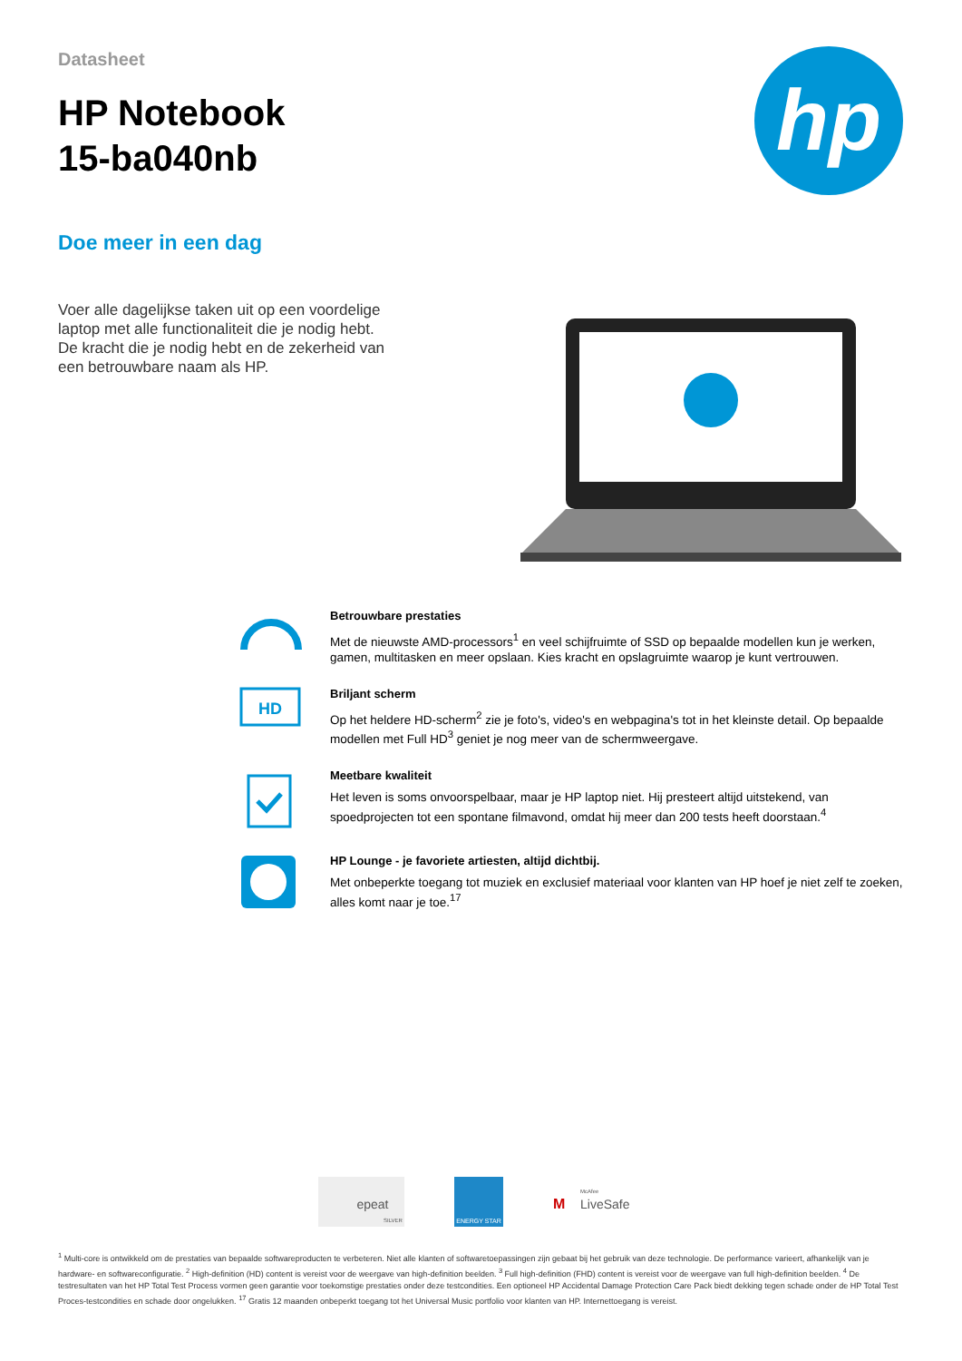Datasheet
HP Notebook
15-ba040nb
hp
Doe meer in een dag
Voer alle dagelijkse taken uit op een voordelige laptop met alle functionaliteit die je nodig hebt. De kracht die je nodig hebt en de zekerheid van een betrouwbare naam als HP.
Betrouwbare prestaties
Met de nieuwste AMD-processors<sup>1</sup> en veel schijfruimte of SSD op bepaalde modellen kun je werken, gamen, multitasken en meer opslaan. Kies kracht en opslagruimte waarop je kunt vertrouwen.
HD
Briljant scherm
Op het heldere HD-scherm<sup>2</sup> zie je foto's, video's en webpagina's tot in het kleinste detail. Op bepaalde modellen met Full HD<sup>3</sup> geniet je nog meer van de schermweergave.
Meetbare kwaliteit
Het leven is soms onvoorspelbaar, maar je HP laptop niet. Hij presteert altijd uitstekend, van spoedprojecten tot een spontane filmavond, omdat hij meer dan 200 tests heeft doorstaan.<sup>4</sup>
HP Lounge - je favoriete artiesten, altijd dichtbij.
Met onbeperkte toegang tot muziek en exclusief materiaal voor klanten van HP hoef je niet zelf te zoeken, alles komt naar je toe.<sup>17</sup>
epeat
SILVER
ENERGY STAR
M
LiveSafe
McAfee
<sup>1</sup> Multi-core is ontwikkeld om de prestaties van bepaalde softwareproducten te verbeteren. Niet alle klanten of softwaretoepassingen zijn gebaat bij het gebruik van deze technologie. De performance varieert, afhankelijk van je hardware- en softwareconfiguratie. <sup>2</sup> High-definition (HD) content is vereist voor de weergave van high-definition beelden. <sup>3</sup> Full high-definition (FHD) content is vereist voor de weergave van full high-definition beelden. <sup>4</sup> De testresultaten van het HP Total Test Process vormen geen garantie voor toekomstige prestaties onder deze testcondities. Een optioneel HP Accidental Damage Protection Care Pack biedt dekking tegen schade onder de HP Total Test Proces-testcondities en schade door ongelukken. <sup>17</sup> Gratis 12 maanden onbeperkt toegang tot het Universal Music portfolio voor klanten van HP. Internettoegang is vereist.